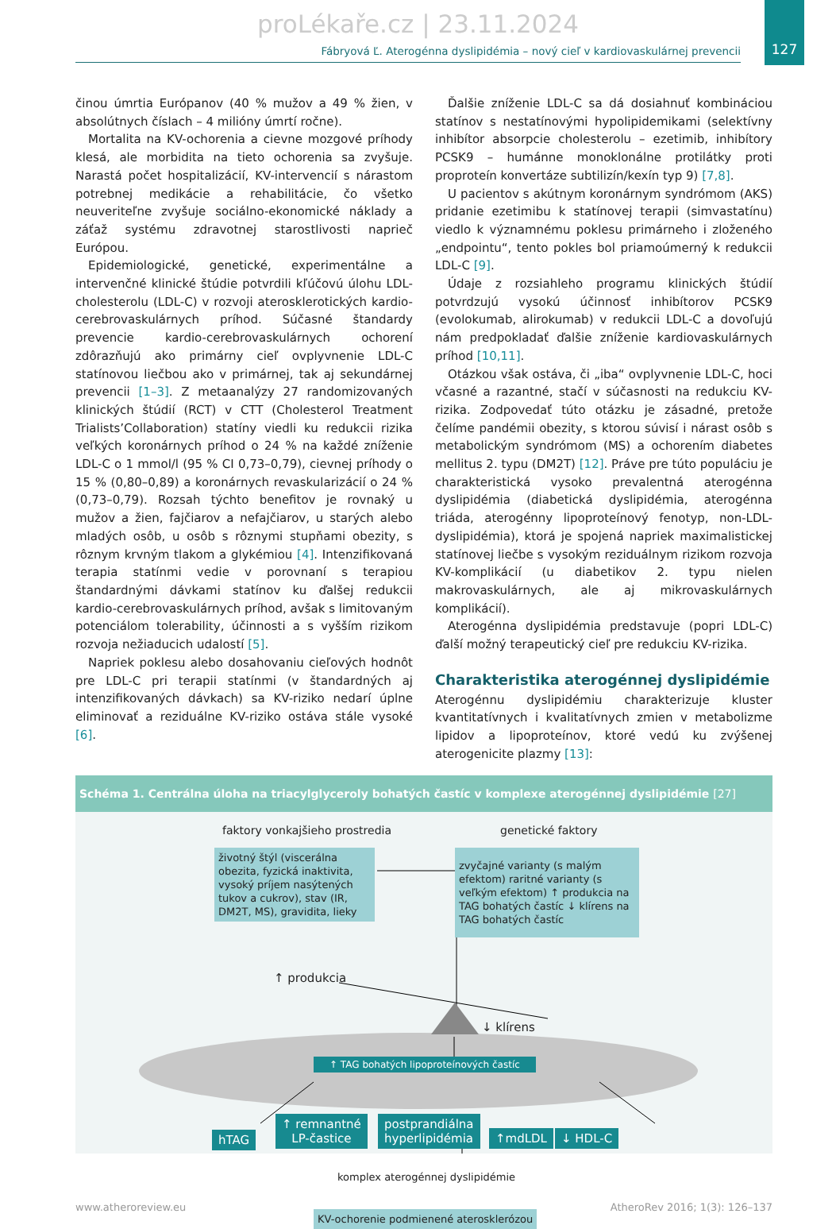proLékaře.cz | 23.11.2024
Fábryová Ľ. Aterogénna dyslipidémia – nový cieľ v kardiovaskulárnej prevencii
127
činou úmrtia Európanov (40 % mužov a 49 % žien, v absolútnych číslach – 4 milióny úmrtí ročne).
Mortalita na KV-ochorenia a cievne mozgové príhody klesá, ale morbidita na tieto ochorenia sa zvyšuje. Narastá počet hospitalizácií, KV-intervencií s nárastom potrebnej medikácie a rehabilitácie, čo všetko neuveriteľne zvyšuje sociálno-ekonomické náklady a záťaž systému zdravotnej starostlivosti naprieč Európou.
Epidemiologické, genetické, experimentálne a intervenčné klinické štúdie potvrdili kľúčovú úlohu LDL-cholesterolu (LDL-C) v rozvoji aterosklerotických kardio-cerebrovaskulárnych príhod. Súčasné štandardy prevencie kardio-cerebrovaskulárnych ochorení zdôrazňujú ako primárny cieľ ovplyvnenie LDL-C statínovou liečbou ako v primárnej, tak aj sekundárnej prevencii [1–3]. Z metaanalýzy 27 randomizovaných klinických štúdií (RCT) v CTT (Cholesterol Treatment Trialists’Collaboration) statíny viedli ku redukcii rizika veľkých koronárnych príhod o 24 % na každé zníženie LDL-C o 1 mmol/l (95 % CI 0,73–0,79), cievnej príhody o 15 % (0,80–0,89) a koronárnych revaskularizácií o 24 % (0,73–0,79). Rozsah týchto benefitov je rovnaký u mužov a žien, fajčiarov a nefajčiarov, u starých alebo mladých osôb, u osôb s rôznymi stupňami obezity, s rôznym krvným tlakom a glykémiou [4]. Intenzifikovaná terapia statínmi vedie v porovnaní s terapiou štandardnými dávkami statínov ku ďalšej redukcii kardio-cerebrovaskulárnych príhod, avšak s limitovaným potenciálom tolerability, účinnosti a s vyšším rizikom rozvoja nežiaducich udalostí [5].
Napriek poklesu alebo dosahovaniu cieľových hodnôt pre LDL-C pri terapii statínmi (v štandardných aj intenzifikovaných dávkach) sa KV-riziko nedarí úplne eliminovať a reziduálne KV-riziko ostáva stále vysoké [6].
Ďalšie zníženie LDL-C sa dá dosiahnuť kombináciou statínov s nestatínovými hypolipidemikami (selektívny inhibítor absorpcie cholesterolu – ezetimib, inhibítory PCSK9 – humánne monoklonálne protilátky proti proproteín konvertáze subtilizín/kexín typ 9) [7,8].
U pacientov s akútnym koronárnym syndrómom (AKS) pridanie ezetimibu k statínovej terapii (simvastatínu) viedlo k významnému poklesu primárneho i zloženého „endpointu“, tento pokles bol priamoúmerný k redukcii LDL-C [9].
Údaje z rozsiahleho programu klinických štúdií potvrdzujú vysokú účinnosť inhibítorov PCSK9 (evolokumab, alirokumab) v redukcii LDL-C a dovoľujú nám predpokladať ďalšie zníženie kardiovaskulárnych príhod [10,11].
Otázkou však ostáva, či „iba“ ovplyvnenie LDL-C, hoci včasné a razantné, stačí v súčasnosti na redukciu KV-rizika. Zodpovedať túto otázku je zásadné, pretože čelíme pandémii obezity, s ktorou súvisí i nárast osôb s metabolickým syndrómom (MS) a ochorením diabetes mellitus 2. typu (DM2T) [12]. Práve pre túto populáciu je charakteristická vysoko prevalentná aterogénna dyslipidémia (diabetická dyslipidémia, aterogénna triáda, aterogénny lipoproteínový fenotyp, non-LDL-dyslipidémia), ktorá je spojená napriek maximalistickej statínovej liečbe s vysokým reziduálnym rizikom rozvoja KV-komplikácií (u diabetikov 2. typu nielen makrovaskulárnych, ale aj mikrovaskulárnych komplikácií).
Aterogénna dyslipidémia predstavuje (popri LDL-C) ďalší možný terapeutický cieľ pre redukciu KV-rizika.
Charakteristika aterogénnej dyslipidémie
Aterogénnu dyslipidémiu charakterizuje kluster kvantitatívnych i kvalitatívnych zmien v metabolizme lipidov a lipoproteínov, ktoré vedú ku zvýšenej aterogenicite plazmy [13]:
Schéma 1. Centrálna úloha na triacylglyceroly bohatých častíc v komplexe aterogénnej dyslipidémie [27]
faktory vonkajšieho prostredia genetické faktory
životný štýl (viscerálna obezita, fyzická inaktivita, vysoký príjem nasýtených tukov a cukrov), stav (IR, DM2T, MS), gravidita, lieky
zvyčajné varianty (s malým efektom) raritné varianty (s veľkým efektom) ↑ produkcia na TAG bohatých častíc ↓ klírens na TAG bohatých častíc
↑ produkcia
↓ klírens
↑ TAG bohatých lipoproteínových častíc
hTAG
↑ remnantné
LP-častice
postprandiálna
hyperlipidémia
↑mdLDL ↓ HDL-C
komplex aterogénnej dyslipidémie
KV-ochorenie podmienené aterosklerózou
www.atheroreview.eu AtheroRev 2016; 1(3): 126–137